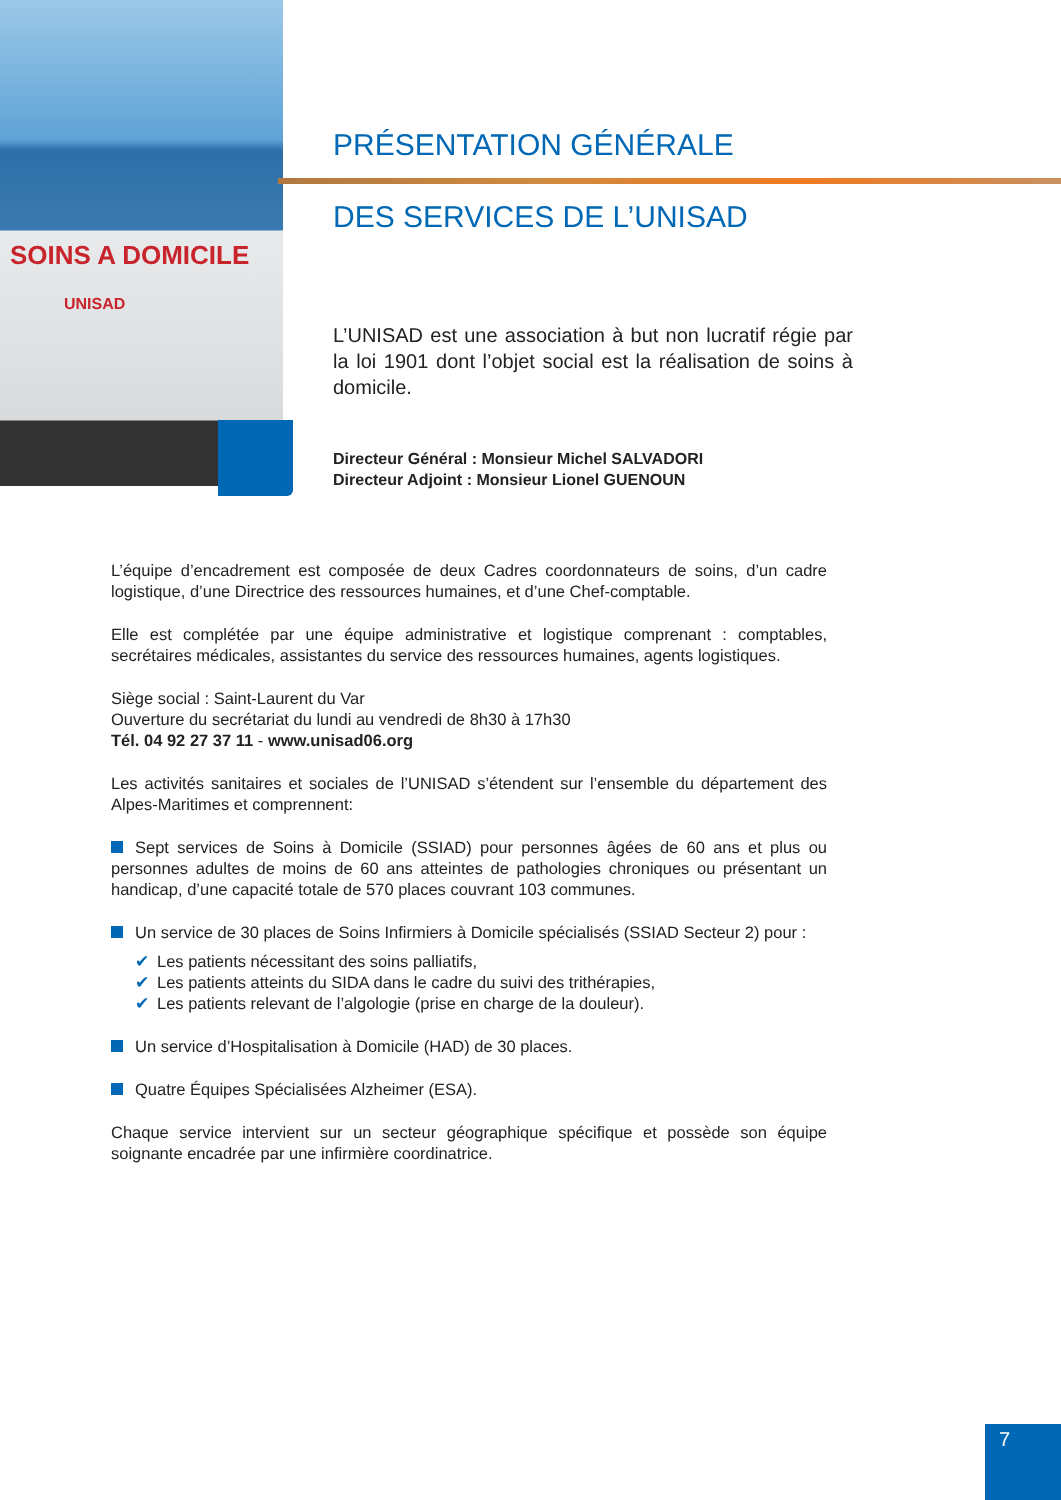SOINS A DOMICILE
UNISAD
PRÉSENTATION GÉNÉRALE
DES SERVICES DE L’UNISAD
L’UNISAD est une association à but non lucratif régie par la loi 1901 dont l’objet social est la réalisation de soins à domicile.
Directeur Général : Monsieur Michel SALVADORI
Directeur Adjoint : Monsieur Lionel GUENOUN
L’équipe d’encadrement est composée de deux Cadres coordonnateurs de soins, d’un cadre logistique, d’une Directrice des ressources humaines, et d’une Chef-comptable.
Elle est complétée par une équipe administrative et logistique comprenant : comptables, secrétaires médicales, assistantes du service des ressources humaines, agents logistiques.
Siège social : Saint-Laurent du Var
Ouverture du secrétariat du lundi au vendredi de 8h30 à 17h30
Tél. 04 92 27 37 11 - www.unisad06.org
Les activités sanitaires et sociales de l’UNISAD s’étendent sur l’ensemble du département des Alpes-Maritimes et comprennent:
Sept services de Soins à Domicile (SSIAD) pour personnes âgées de 60 ans et plus ou personnes adultes de moins de 60 ans atteintes de pathologies chroniques ou présentant un handicap, d’une capacité totale de 570 places couvrant 103 communes.
Un service de 30 places de Soins Infirmiers à Domicile spécialisés (SSIAD Secteur 2) pour :
✔ Les patients nécessitant des soins palliatifs,
✔ Les patients atteints du SIDA dans le cadre du suivi des trithérapies,
✔ Les patients relevant de l’algologie (prise en charge de la douleur).
Un service d’Hospitalisation à Domicile (HAD) de 30 places.
Quatre Équipes Spécialisées Alzheimer (ESA).
Chaque service intervient sur un secteur géographique spécifique et possède son équipe soignante encadrée par une infirmière coordinatrice.
7